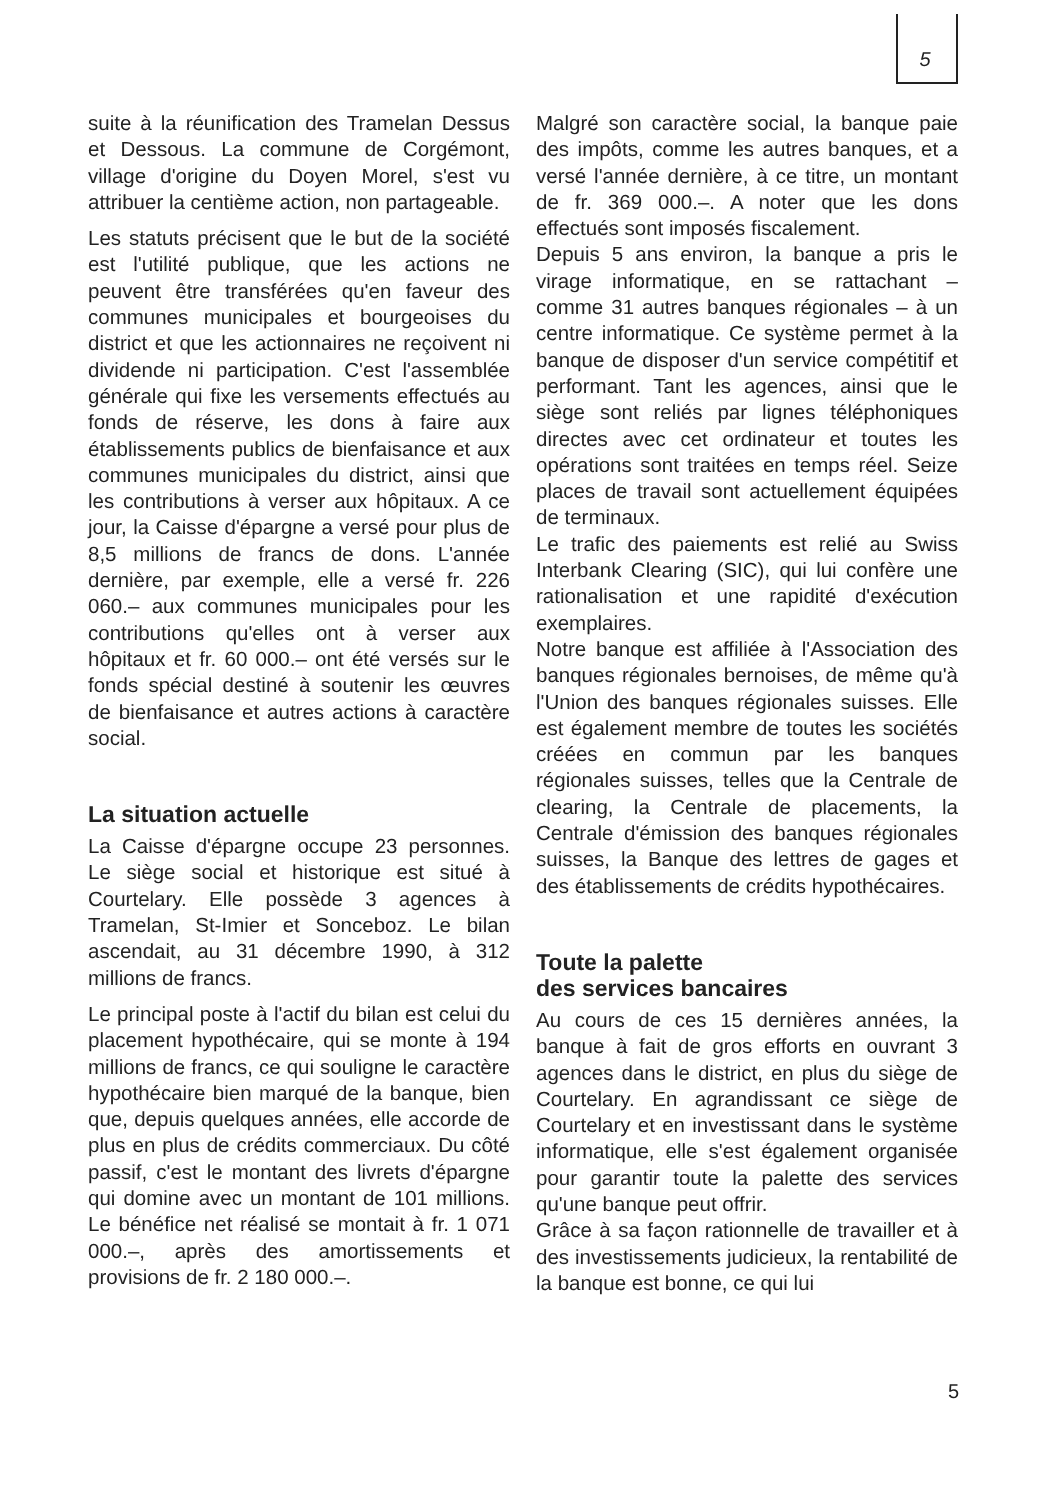5
suite à la réunification des Tramelan Dessus et Dessous. La commune de Corgémont, village d'origine du Doyen Morel, s'est vu attribuer la centième action, non partageable.
Les statuts précisent que le but de la société est l'utilité publique, que les actions ne peuvent être transférées qu'en faveur des communes municipales et bourgeoises du district et que les actionnaires ne reçoivent ni dividende ni participation. C'est l'assemblée générale qui fixe les versements effectués au fonds de réserve, les dons à faire aux établissements publics de bienfaisance et aux communes municipales du district, ainsi que les contributions à verser aux hôpitaux. A ce jour, la Caisse d'épargne a versé pour plus de 8,5 millions de francs de dons. L'année dernière, par exemple, elle a versé fr. 226 060.– aux communes municipales pour les contributions qu'elles ont à verser aux hôpitaux et fr. 60 000.– ont été versés sur le fonds spécial destiné à soutenir les œuvres de bienfaisance et autres actions à caractère social.
La situation actuelle
La Caisse d'épargne occupe 23 personnes. Le siège social et historique est situé à Courtelary. Elle possède 3 agences à Tramelan, St-Imier et Sonceboz. Le bilan ascendait, au 31 décembre 1990, à 312 millions de francs.
Le principal poste à l'actif du bilan est celui du placement hypothécaire, qui se monte à 194 millions de francs, ce qui souligne le caractère hypothécaire bien marqué de la banque, bien que, depuis quelques années, elle accorde de plus en plus de crédits commerciaux. Du côté passif, c'est le montant des livrets d'épargne qui domine avec un montant de 101 millions. Le bénéfice net réalisé se montait à fr. 1 071 000.–, après des amortissements et provisions de fr. 2 180 000.–.
Malgré son caractère social, la banque paie des impôts, comme les autres banques, et a versé l'année dernière, à ce titre, un montant de fr. 369 000.–. A noter que les dons effectués sont imposés fiscalement.
Depuis 5 ans environ, la banque a pris le virage informatique, en se rattachant – comme 31 autres banques régionales – à un centre informatique. Ce système permet à la banque de disposer d'un service compétitif et performant. Tant les agences, ainsi que le siège sont reliés par lignes téléphoniques directes avec cet ordinateur et toutes les opérations sont traitées en temps réel. Seize places de travail sont actuellement équipées de terminaux.
Le trafic des paiements est relié au Swiss Interbank Clearing (SIC), qui lui confère une rationalisation et une rapidité d'exécution exemplaires.
Notre banque est affiliée à l'Association des banques régionales bernoises, de même qu'à l'Union des banques régionales suisses. Elle est également membre de toutes les sociétés créées en commun par les banques régionales suisses, telles que la Centrale de clearing, la Centrale de placements, la Centrale d'émission des banques régionales suisses, la Banque des lettres de gages et des établissements de crédits hypothécaires.
Toute la palette
des services bancaires
Au cours de ces 15 dernières années, la banque à fait de gros efforts en ouvrant 3 agences dans le district, en plus du siège de Courtelary. En agrandissant ce siège de Courtelary et en investissant dans le système informatique, elle s'est également organisée pour garantir toute la palette des services qu'une banque peut offrir.
Grâce à sa façon rationnelle de travailler et à des investissements judicieux, la rentabilité de la banque est bonne, ce qui lui
5